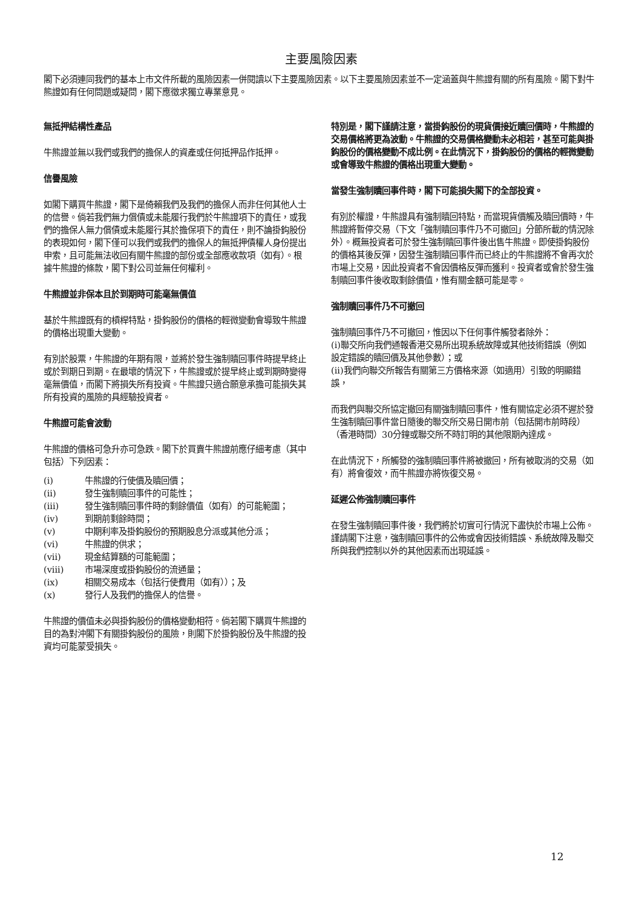主要風險因素
閣下必須連同我們的基本上市文件所載的風險因素一併閱讀以下主要風險因素。以下主要風險因素並不一定涵蓋與牛熊證有關的所有風險。閣下對牛熊證如有任何問題或疑問，閣下應徵求獨立專業意見。
無抵押結構性產品
牛熊證並無以我們或我們的擔保人的資產或任何抵押品作抵押。
信譽風險
如閣下購買牛熊證，閣下是倚賴我們及我們的擔保人而非任何其他人士的信譽。倘若我們無力償債或未能履行我們於牛熊證項下的責任，或我們的擔保人無力償債或未能履行其於擔保項下的責任，則不論掛鈎股份的表現如何，閣下僅可以我們或我們的擔保人的無抵押債權人身份提出申索，且可能無法收回有關牛熊證的部份或全部應收款項（如有）。根據牛熊證的條款，閣下對公司並無任何權利。
牛熊證並非保本且於到期時可能毫無價值
基於牛熊證既有的槓桿特點，掛鈎股份的價格的輕微變動會導致牛熊證的價格出現重大變動。
有別於股票，牛熊證的年期有限，並將於發生強制贖回事件時提早終止或於到期日到期。在最壞的情況下，牛熊證或於提早終止或到期時變得毫無價值，而閣下將損失所有投資。牛熊證只適合願意承擔可能損失其所有投資的風險的具經驗投資者。
牛熊證可能會波動
牛熊證的價格可急升亦可急跌。閣下於買賣牛熊證前應仔細考慮（其中包括）下列因素：
(i) 牛熊證的行使價及贖回價；
(ii) 發生強制贖回事件的可能性；
(iii) 發生強制贖回事件時的剩餘價值（如有）的可能範圍；
(iv) 到期前剩餘時間；
(v) 中期利率及掛鈎股份的預期股息分派或其他分派；
(vi) 牛熊證的供求；
(vii) 現金結算額的可能範圍；
(viii) 市場深度或掛鈎股份的流通量；
(ix) 相關交易成本（包括行使費用（如有））；及
(x) 發行人及我們的擔保人的信譽。
牛熊證的價值未必與掛鈎股份的價格變動相符。倘若閣下購買牛熊證的目的為對沖閣下有關掛鈎股份的風險，則閣下於掛鈎股份及牛熊證的投資均可能蒙受損失。
特別是，閣下謹請注意，當掛鈎股份的現貨價接近贖回價時，牛熊證的交易價格將更為波動。牛熊證的交易價格變動未必相若，甚至可能與掛鈎股份的價格變動不成比例。在此情況下，掛鈎股份的價格的輕微變動或會導致牛熊證的價格出現重大變動。
當發生強制贖回事件時，閣下可能損失閣下的全部投資。
有別於權證，牛熊證具有強制贖回特點，而當現貨價觸及贖回價時，牛熊證將暫停交易（下文「強制贖回事件乃不可撤回」分節所載的情況除外）。概無投資者可於發生強制贖回事件後出售牛熊證。即使掛鈎股份的價格其後反彈，因發生強制贖回事件而已終止的牛熊證將不會再次於市場上交易，因此投資者不會因價格反彈而獲利。投資者或會於發生強制贖回事件後收取剩餘價值，惟有關金額可能是零。
強制贖回事件乃不可撤回
強制贖回事件乃不可撤回，惟因以下任何事件觸發者除外：
(i)聯交所向我們通報香港交易所出現系統故障或其他技術錯誤（例如設定錯誤的贖回價及其他參數）；或
(ii)我們向聯交所報告有關第三方價格來源（如適用）引致的明顯錯誤，
而我們與聯交所協定撤回有關強制贖回事件，惟有關協定必須不遲於發生強制贖回事件當日隨後的聯交所交易日開市前（包括開市前時段）（香港時間）30分鐘或聯交所不時訂明的其他限期內達成。
在此情況下，所觸發的強制贖回事件將被撤回，所有被取消的交易（如有）將會復效，而牛熊證亦將恢復交易。
延遲公佈強制贖回事件
在發生強制贖回事件後，我們將於切實可行情況下盡快於市場上公佈。謹請閣下注意，強制贖回事件的公佈或會因技術錯誤、系統故障及聯交所與我們控制以外的其他因素而出現延誤。
12